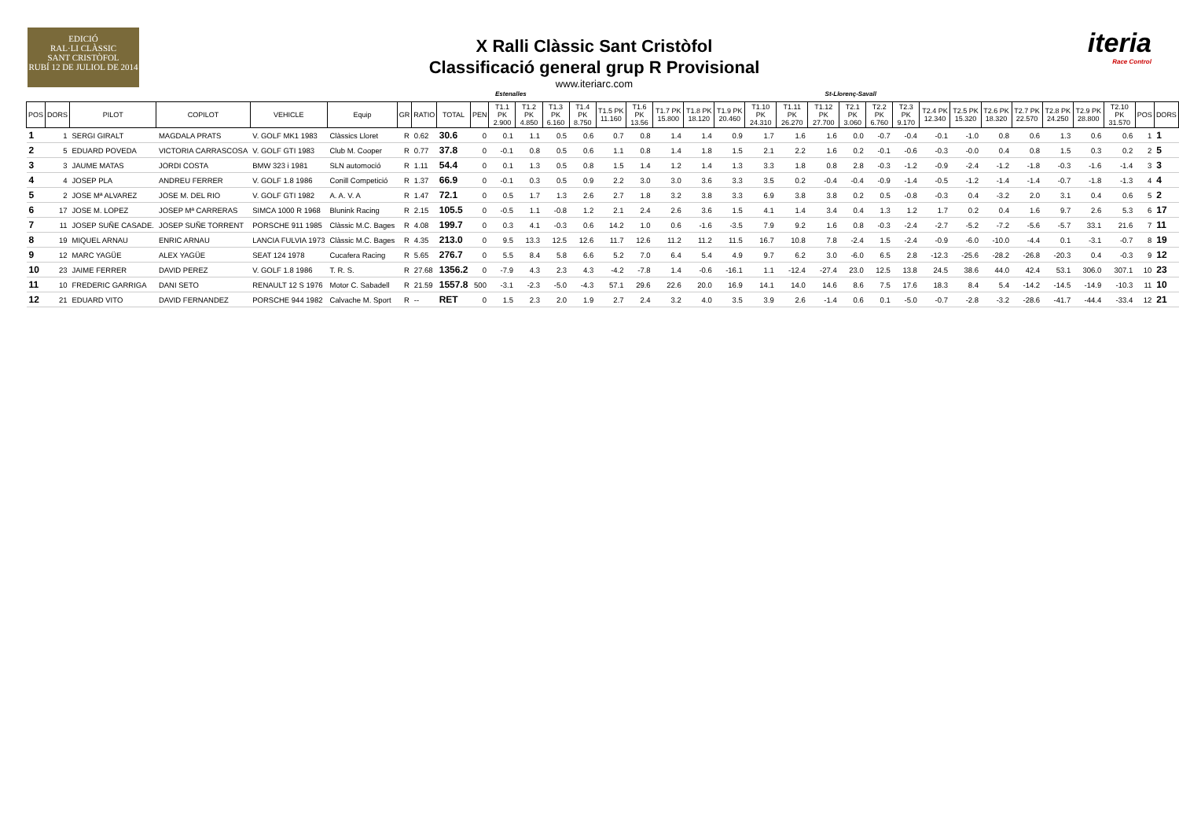EDICIÓ
RAL·LI CLÀSSIC
SANT CRISTÒFOL
RUBÍ 12 DE JULIOL DE 2014
X Ralli Clàssic Sant Cristòfol
Classificació general grup R Provisional
www.iteriarc.com
iteria
Race Control
Estenalles St-Llorenç-Savall
| POS | DORS | PILOT | COPILOT | VEHICLE | Equip | GR | RATIO | TOTAL | PEN | T1.1 PK 2.900 | T1.2 PK 4.850 | T1.3 PK 6.160 | T1.4 PK 8.750 | T1.5 PK 11.160 | T1.6 PK 13.56 | T1.7 PK 15.800 | T1.8 PK 18.120 | T1.9 PK 20.460 | T1.10 PK 24.310 | T1.11 PK 26.270 | T1.12 PK 27.700 | T2.1 PK 3.060 | T2.2 PK 6.760 | T2.3 PK 9.170 | T2.4 PK 12.340 | T2.5 PK 15.320 | T2.6 PK 18.320 | T2.7 PK 22.570 | T2.8 PK 24.250 | T2.9 PK 28.800 | T2.10 PK 31.570 | POS | DORS |
| --- | --- | --- | --- | --- | --- | --- | --- | --- | --- | --- | --- | --- | --- | --- | --- | --- | --- | --- | --- | --- | --- | --- | --- | --- | --- | --- | --- | --- | --- | --- | --- | --- | --- |
| 1 | 1 | SERGI GIRALT | MAGDALA PRATS | V. GOLF MK1 1983 | Clàssics Lloret | R | 0.62 | 30.6 | 0 | 0.1 | 1.1 | 0.5 | 0.6 | 0.7 | 0.8 | 1.4 | 1.4 | 0.9 | 1.7 | 1.6 | 1.6 | 0.0 | -0.7 | -0.4 | -0.1 | -1.0 | 0.8 | 0.6 | 1.3 | 0.6 | 0.6 | 1 | 1 |
| 2 | 5 | EDUARD POVEDA | VICTORIA CARRASCOSA | V. GOLF GTI 1983 | Club M. Cooper | R | 0.77 | 37.8 | 0 | -0.1 | 0.8 | 0.5 | 0.6 | 1.1 | 0.8 | 1.4 | 1.8 | 1.5 | 2.1 | 2.2 | 1.6 | 0.2 | -0.1 | -0.6 | -0.3 | -0.0 | 0.4 | 0.8 | 1.5 | 0.3 | 0.2 | 2 | 5 |
| 3 | 3 | JAUME MATAS | JORDI COSTA | BMW 323 i 1981 | SLN automoció | R | 1.11 | 54.4 | 0 | 0.1 | 1.3 | 0.5 | 0.8 | 1.5 | 1.4 | 1.2 | 1.4 | 1.3 | 3.3 | 1.8 | 0.8 | 2.8 | -0.3 | -1.2 | -0.9 | -2.4 | -1.2 | -1.8 | -0.3 | -1.6 | -1.4 | 3 | 3 |
| 4 | 4 | JOSEP PLA | ANDREU FERRER | V. GOLF 1.8 1986 | Conill Competició | R | 1.37 | 66.9 | 0 | -0.1 | 0.3 | 0.5 | 0.9 | 2.2 | 3.0 | 3.0 | 3.6 | 3.3 | 3.5 | 0.2 | -0.4 | -0.4 | -0.9 | -1.4 | -0.5 | -1.2 | -1.4 | -1.4 | -0.7 | -1.8 | -1.3 | 4 | 4 |
| 5 | 2 | JOSE Mª ALVAREZ | JOSE M. DEL RIO | V. GOLF GTI 1982 | A. A. V. A | R | 1.47 | 72.1 | 0 | 0.5 | 1.7 | 1.3 | 2.6 | 2.7 | 1.8 | 3.2 | 3.8 | 3.3 | 6.9 | 3.8 | 3.8 | 0.2 | 0.5 | -0.8 | -0.3 | 0.4 | -3.2 | 2.0 | 3.1 | 0.4 | 0.6 | 5 | 2 |
| 6 | 17 | JOSE M. LOPEZ | JOSEP Mª CARRERAS | SIMCA 1000 R 1968 | Blunink Racing | R | 2.15 | 105.5 | 0 | -0.5 | 1.1 | -0.8 | 1.2 | 2.1 | 2.4 | 2.6 | 3.6 | 1.5 | 4.1 | 1.4 | 3.4 | 0.4 | 1.3 | 1.2 | 1.7 | 0.2 | 0.4 | 1.6 | 9.7 | 2.6 | 5.3 | 6 | 17 |
| 7 | 11 | JOSEP SUÑE CASADE. | JOSEP SUÑE TORRENT | PORSCHE 911 1985 | Clàssic M.C. Bages | R | 4.08 | 199.7 | 0 | 0.3 | 4.1 | -0.3 | 0.6 | 14.2 | 1.0 | 0.6 | -1.6 | -3.5 | 7.9 | 9.2 | 1.6 | 0.8 | -0.3 | -2.4 | -2.7 | -5.2 | -7.2 | -5.6 | -5.7 | 33.1 | 21.6 | 7 | 11 |
| 8 | 19 | MIQUEL ARNAU | ENRIC ARNAU | LANCIA FULVIA 1973 | Clàssic M.C. Bages | R | 4.35 | 213.0 | 0 | 9.5 | 13.3 | 12.5 | 12.6 | 11.7 | 12.6 | 11.2 | 11.2 | 11.5 | 16.7 | 10.8 | 7.8 | -2.4 | 1.5 | -2.4 | -0.9 | -6.0 | -10.0 | -4.4 | 0.1 | -3.1 | -0.7 | 8 | 19 |
| 9 | 12 | MARC YAGÜE | ALEX YAGÜE | SEAT 124 1978 | Cucafera Racing | R | 5.65 | 276.7 | 0 | 5.5 | 8.4 | 5.8 | 6.6 | 5.2 | 7.0 | 6.4 | 5.4 | 4.9 | 9.7 | 6.2 | 3.0 | -6.0 | 6.5 | 2.8 | -12.3 | -25.6 | -28.2 | -26.8 | -20.3 | 0.4 | -0.3 | 9 | 12 |
| 10 | 23 | JAIME FERRER | DAVID PEREZ | V. GOLF 1.8 1986 | T. R. S. | R | 27.68 | 1356.2 | 0 | -7.9 | 4.3 | 2.3 | 4.3 | -4.2 | -7.8 | 1.4 | -0.6 | -16.1 | 1.1 | -12.4 | -27.4 | 23.0 | 12.5 | 13.8 | 24.5 | 38.6 | 44.0 | 42.4 | 53.1 | 306.0 | 307.1 | 10 | 23 |
| 11 | 10 | FREDERIC GARRIGA | DANI SETO | RENAULT 12 S 1976 | Motor C. Sabadell | R | 21.59 | 1557.8 | 500 | -3.1 | -2.3 | -5.0 | -4.3 | 57.1 | 29.6 | 22.6 | 20.0 | 16.9 | 14.1 | 14.0 | 14.6 | 8.6 | 7.5 | 17.6 | 18.3 | 8.4 | 5.4 | -14.2 | -14.5 | -14.9 | -10.3 | 11 | 10 |
| 12 | 21 | EDUARD VITO | DAVID FERNANDEZ | PORSCHE 944 1982 | Calvache M. Sport | R | -- | RET | 0 | 1.5 | 2.3 | 2.0 | 1.9 | 2.7 | 2.4 | 3.2 | 4.0 | 3.5 | 3.9 | 2.6 | -1.4 | 0.6 | 0.1 | -5.0 | -0.7 | -2.8 | -3.2 | -28.6 | -41.7 | -44.4 | -33.4 | 12 | 21 |